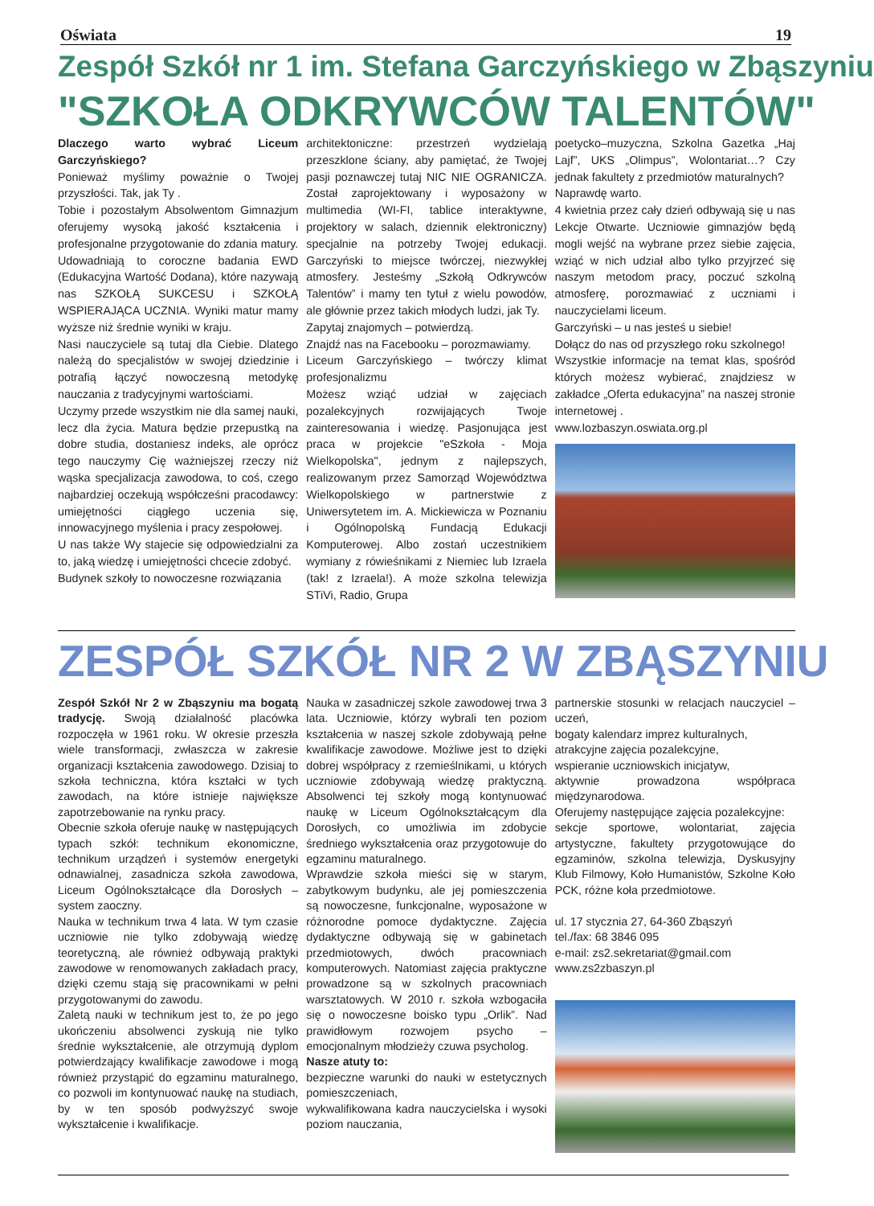Oświata 19
Zespół Szkół nr 1 im. Stefana Garczyńskiego w Zbąszyniu
"SZKOŁA ODKRYWCÓW TALENTÓW"
Dlaczego warto wybrać Liceum Garczyńskiego?
Ponieważ myślimy poważnie o Twojej przyszłości. Tak, jak Ty .
Tobie i pozostałym Absolwentom Gimnazjum oferujemy wysoką jakość kształcenia i profesjonalne przygotowanie do zdania matury. Udowadniają to coroczne badania EWD (Edukacyjna Wartość Dodana), które nazywają nas SZKOŁĄ SUKCESU i SZKOŁĄ WSPIERAJĄCA UCZNIA. Wyniki matur mamy wyższe niż średnie wyniki w kraju.
Nasi nauczyciele są tutaj dla Ciebie. Dlatego należą do specjalistów w swojej dziedzinie i potrafią łączyć nowoczesną metodykę nauczania z tradycyjnymi wartościami.
Uczymy przede wszystkim nie dla samej nauki, lecz dla życia. Matura będzie przepustką na dobre studia, dostaniesz indeks, ale oprócz tego nauczymy Cię ważniejszej rzeczy niż wąska specjalizacja zawodowa, to coś, czego najbardziej oczekują współcześni pracodawcy: umiejętności ciągłego uczenia się, innowacyjnego myślenia i pracy zespołowej.
U nas także Wy stajecie się odpowiedzialni za to, jaką wiedzę i umiejętności chcecie zdobyć.
Budynek szkoły to nowoczesne rozwiązania
architektoniczne: przestrzeń wydzielają przeszklone ściany, aby pamiętać, że Twojej pasji poznawczej tutaj NIC NIE OGRANICZA. Został zaprojektowany i wyposażony w multimedia (WI-FI, tablice interaktywne, projektory w salach, dziennik elektroniczny) specjalnie na potrzeby Twojej edukacji. Garczyński to miejsce twórczej, niezwykłej atmosfery. Jesteśmy „Szkołą Odkrywców Talentów” i mamy ten tytuł z wielu powodów, ale głównie przez takich młodych ludzi, jak Ty.
Zapytaj znajomych – potwierdzą.
Znajdź nas na Facebooku – porozmawiamy.
Liceum Garczyńskiego – twórczy klimat profesjonalizmu
Możesz wziąć udział w zajęciach pozalekcyjnych rozwijających Twoje zainteresowania i wiedzę. Pasjonująca jest praca w projekcie "eSzkoła - Moja Wielkopolska", jednym z najlepszych, realizowanym przez Samorząd Województwa Wielkopolskiego w partnerstwie z Uniwersytetem im. A. Mickiewicza w Poznaniu i Ogólnopolską Fundacją Edukacji Komputerowej. Albo zostań uczestnikiem wymiany z rówieśnikami z Niemiec lub Izraela (tak! z Izraela!). A może szkolna telewizja STiVi, Radio, Grupa
poetycko–muzyczna, Szkolna Gazetka „Haj Lajf”, UKS „Olimpus”, Wolontariat…? Czy jednak fakultety z przedmiotów maturalnych?
Naprawdę warto.
4 kwietnia przez cały dzień odbywają się u nas Lekcje Otwarte. Uczniowie gimnazjów będą mogli wejść na wybrane przez siebie zajęcia, wziąć w nich udział albo tylko przyjrzeć się naszym metodom pracy, poczuć szkolną atmosferę, porozmawiać z uczniami i nauczycielami liceum.
Garczyński – u nas jesteś u siebie!
Dołącz do nas od przyszłego roku szkolnego!
Wszystkie informacje na temat klas, spośród których możesz wybierać, znajdziesz w zakładce „Oferta edukacyjna” na naszej stronie internetowej .
www.lozbaszyn.oswiata.org.pl
ZESPÓŁ SZKÓŁ NR 2 W ZBĄSZYNIU
Zespół Szkół Nr 2 w Zbąszyniu ma bogatą tradycję. Swoją działalność placówka rozpoczęła w 1961 roku. W okresie przeszła wiele transformacji, zwłaszcza w zakresie organizacji kształcenia zawodowego. Dzisiaj to szkoła techniczna, która kształci w tych zawodach, na które istnieje największe zapotrzebowanie na rynku pracy.
Obecnie szkoła oferuje naukę w następujących typach szkół: technikum ekonomiczne, technikum urządzeń i systemów energetyki odnawialnej, zasadnicza szkoła zawodowa, Liceum Ogólnokształcące dla Dorosłych – system zaoczny.
Nauka w technikum trwa 4 lata. W tym czasie uczniowie nie tylko zdobywają wiedzę teoretyczną, ale również odbywają praktyki zawodowe w renomowanych zakładach pracy, dzięki czemu stają się pracownikami w pełni przygotowanymi do zawodu.
Zaletą nauki w technikum jest to, że po jego ukończeniu absolwenci zyskują nie tylko średnie wykształcenie, ale otrzymują dyplom potwierdzający kwalifikacje zawodowe i mogą również przystąpić do egzaminu maturalnego, co pozwoli im kontynuować naukę na studiach, by w ten sposób podwyższyć swoje wykształcenie i kwalifikacje.
Nauka w zasadniczej szkole zawodowej trwa 3 lata. Uczniowie, którzy wybrali ten poziom kształcenia w naszej szkole zdobywają pełne kwalifikacje zawodowe. Możliwe jest to dzięki dobrej współpracy z rzemieślnikami, u których uczniowie zdobywają wiedzę praktyczną. Absolwenci tej szkoły mogą kontynuować naukę w Liceum Ogólnokształcącym dla Dorosłych, co umożliwia im zdobycie średniego wykształcenia oraz przygotowuje do egzaminu maturalnego.
Wprawdzie szkoła mieści się w starym, zabytkowym budynku, ale jej pomieszczenia są nowoczesne, funkcjonalne, wyposażone w różnorodne pomoce dydaktyczne. Zajęcia dydaktyczne odbywają się w gabinetach przedmiotowych, dwóch pracowniach komputerowych. Natomiast zajęcia praktyczne prowadzone są w szkolnych pracowniach warsztatowych. W 2010 r. szkoła wzbogaciła się o nowoczesne boisko typu „Orlik”. Nad prawidłowym rozwojem psycho – emocjonalnym młodzieży czuwa psycholog.
Nasze atuty to:
bezpieczne warunki do nauki w estetycznych pomieszczeniach,
wykwalifikowana kadra nauczycielska i wysoki poziom nauczania,
partnerskie stosunki w relacjach nauczyciel – uczeń,
bogaty kalendarz imprez kulturalnych,
atrakcyjne zajęcia pozalekcyjne,
wspieranie uczniowskich inicjatyw,
aktywnie prowadzona współpraca międzynarodowa.
Oferujemy następujące zajęcia pozalekcyjne:
sekcje sportowe, wolontariat, zajęcia artystyczne, fakultety przygotowujące do egzaminów, szkolna telewizja, Dyskusyjny Klub Filmowy, Koło Humanistów, Szkolne Koło PCK, różne koła przedmiotowe.
ul. 17 stycznia 27, 64-360 Zbąszyń
tel./fax: 68 3846 095
e-mail: zs2.sekretariat@gmail.com
www.zs2zbaszyn.pl